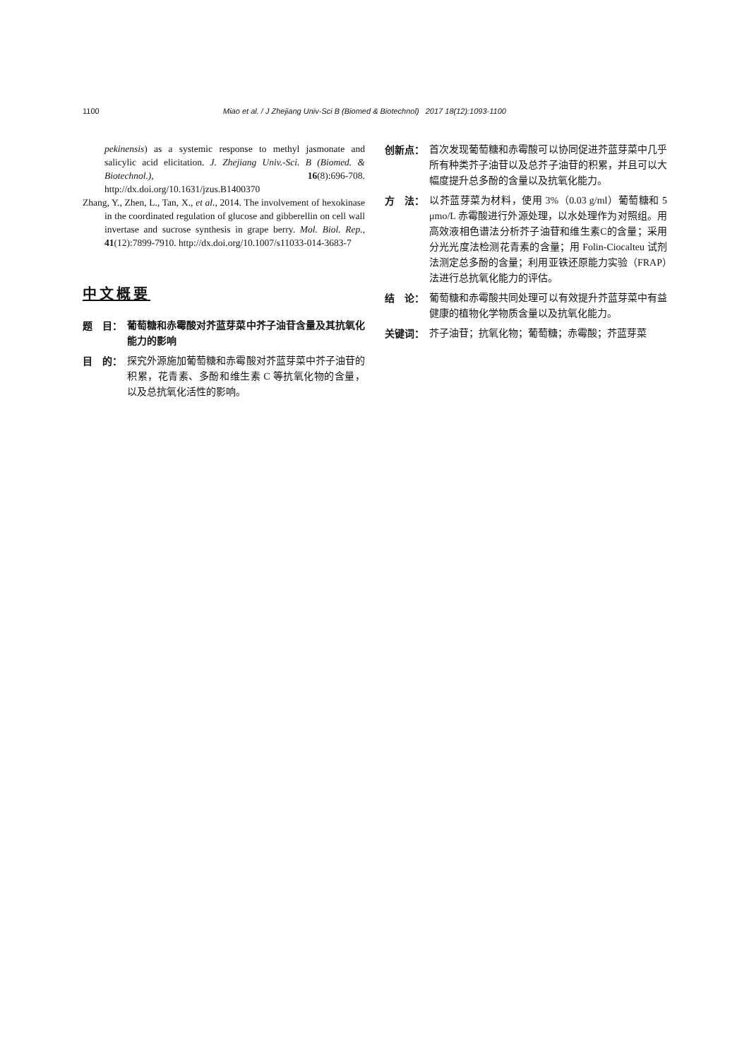1100 Miao et al. / J Zhejiang Univ-Sci B (Biomed & Biotechnol) 2017 18(12):1093-1100
pekinensis) as a systemic response to methyl jasmonate and salicylic acid elicitation. J. Zhejiang Univ.-Sci. B (Biomed. & Biotechnol.), 16(8):696-708. http://dx.doi.org/10.1631/jzus.B1400370
Zhang, Y., Zhen, L., Tan, X., et al., 2014. The involvement of hexokinase in the coordinated regulation of glucose and gibberellin on cell wall invertase and sucrose synthesis in grape berry. Mol. Biol. Rep., 41(12):7899-7910. http://dx.doi.org/10.1007/s11033-014-3683-7
中文概要
题　目： 葡萄糖和赤霉酸对芥蓝芽菜中芥子油苷含量及其抗氧化能力的影响
目　的： 探究外源施加葡萄糖和赤霉酸对芥蓝芽菜中芥子油苷的积累，花青素、多酚和维生素 C 等抗氧化物的含量，以及总抗氧化活性的影响。
创新点： 首次发现葡萄糖和赤霉酸可以协同促进芥蓝芽菜中几乎所有种类芥子油苷以及总芥子油苷的积累，并且可以大幅度提升总多酚的含量以及抗氧化能力。
方　法： 以芥蓝芽菜为材料，使用 3%（0.03 g/ml）葡萄糖和 5 μmo/L 赤霉酸进行外源处理，以水处理作为对照组。用高效液相色谱法分析芥子油苷和维生素C的含量；采用分光光度法检测花青素的含量；用 Folin-Ciocalteu 试剂法测定总多酚的含量；利用亚铁还原能力实验（FRAP）法进行总抗氧化能力的评估。
结　论： 葡萄糖和赤霉酸共同处理可以有效提升芥蓝芽菜中有益健康的植物化学物质含量以及抗氧化能力。
关键词： 芥子油苷；抗氧化物；葡萄糖；赤霉酸；芥蓝芽菜